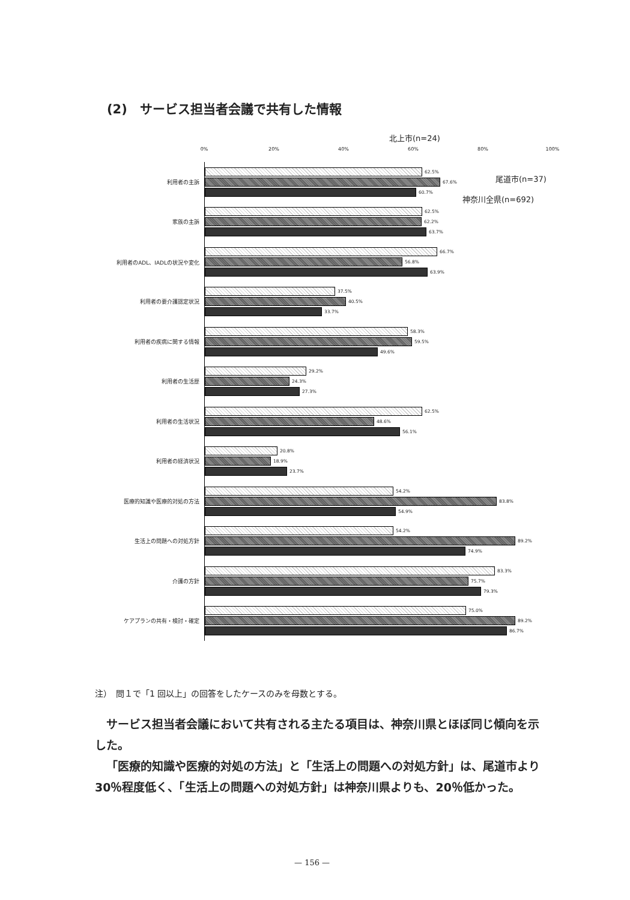(2)　サービス担当者会議で共有した情報
北上市(n=24)
尾道市(n=37)
神奈川全県(n=692)
0% 20% 40% 60% 80% 100%
利用者の主訴
62.5%
67.6%
60.7%
家族の主訴
62.5%
62.2%
63.7%
利用者のADL、IADLの状況や変化
66.7%
56.8%
63.9%
利用者の要介護認定状況
37.5%
40.5%
33.7%
利用者の疾病に関する情報
58.3%
59.5%
49.6%
利用者の生活歴
29.2%
24.3%
27.3%
利用者の生活状況
62.5%
48.6%
56.1%
利用者の経済状況
20.8%
18.9%
23.7%
医療的知識や医療的対処の方法
54.2%
83.8%
54.9%
生活上の問題への対処方針
54.2%
89.2%
74.9%
介護の方針
83.3%
75.7%
79.3%
ケアプランの共有・検討・確定
75.0%
89.2%
86.7%
注）　問１で「1 回以上」の回答をしたケースのみを母数とする。
サービス担当者会議において共有される主たる項目は、神奈川県とほぼ同じ傾向を示した。
「医療的知識や医療的対処の方法」と「生活上の問題への対処方針」は、尾道市より 30％程度低く、「生活上の問題への対処方針」は神奈川県よりも、20％低かった。
— 156 —